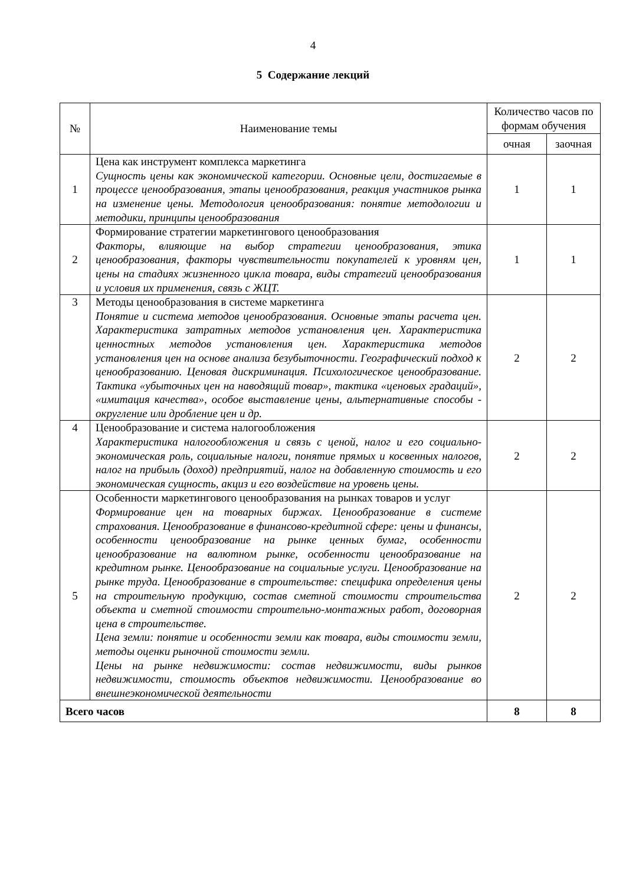4
5 Содержание лекций
| № | Наименование темы | Количество часов по формам обучения | |
| --- | --- | --- | --- |
| | | очная | заочная |
| 1 | Цена как инструмент комплекса маркетинга Сущность цены как экономической категории. Основные цели, достигаемые в процессе ценообразования, этапы ценообразования, реакция участников рынка на изменение цены. Методология ценообразования: понятие методологии и методики, принципы ценообразования | 1 | 1 |
| 2 | Формирование стратегии маркетингового ценообразования Факторы, влияющие на выбор стратегии ценообразования, этика ценообразования, факторы чувствительности покупателей к уровням цен, цены на стадиях жизненного цикла товара, виды стратегий ценообразования и условия их применения, связь с ЖЦТ. | 1 | 1 |
| 3 | Методы ценообразования в системе маркетинга Понятие и система методов ценообразования. Основные этапы расчета цен. Характеристика затратных методов установления цен. Характеристика ценностных методов установления цен. Характеристика методов установления цен на основе анализа безубыточности. Географический подход к ценообразованию. Ценовая дискриминация. Психологическое ценообразование. Тактика «убыточных цен на наводящий товар», тактика «ценовых градаций», «имитация качества», особое выставление цены, альтернативные способы - округление или дробление цен и др. | 2 | 2 |
| 4 | Ценообразование и система налогообложения Характеристика налогообложения и связь с ценой, налог и его социально-экономическая роль, социальные налоги, понятие прямых и косвенных налогов, налог на прибыль (доход) предприятий, налог на добавленную стоимость и его экономическая сущность, акциз и его воздействие на уровень цены. | 2 | 2 |
| 5 | Особенности маркетингового ценообразования на рынках товаров и услуг Формирование цен на товарных биржах. Ценообразование в системе страхования. Ценообразование в финансово-кредитной сфере: цены и финансы, особенности ценообразование на рынке ценных бумаг, особенности ценообразование на валютном рынке, особенности ценообразование на кредитном рынке. Ценообразование на социальные услуги. Ценообразование на рынке труда. Ценообразование в строительстве: специфика определения цены на строительную продукцию, состав сметной стоимости строительства объекта и сметной стоимости строительно-монтажных работ, договорная цена в строительстве. Цена земли: понятие и особенности земли как товара, виды стоимости земли, методы оценки рыночной стоимости земли. Цены на рынке недвижимости: состав недвижимости, виды рынков недвижимости, стоимость объектов недвижимости. Ценообразование во внешнеэкономической деятельности | 2 | 2 |
| Всего часов | | 8 | 8 |